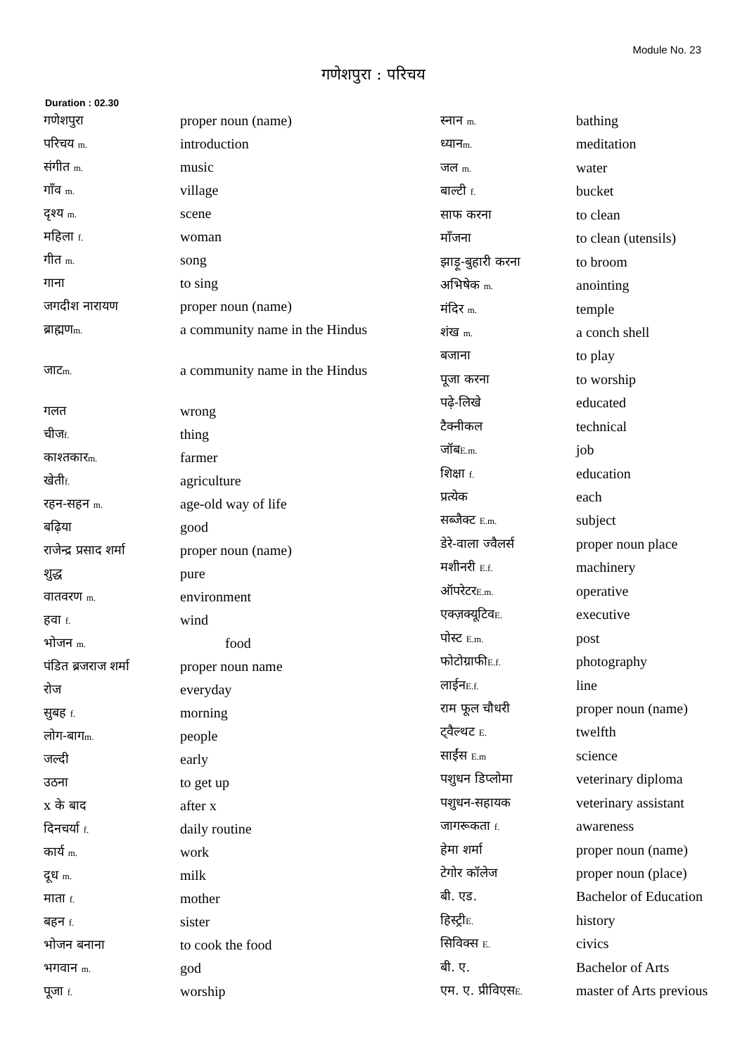Module No. 23
गणेशपुरा : परिचय
Duration : 02.30
| गणेशपुरा | proper noun (name) |
| परिचय m. | introduction |
| संगीत m. | music |
| गाँव m. | village |
| दृश्य m. | scene |
| महिला f. | woman |
| गीत m. | song |
| गाना | to sing |
| जगदीश नारायण | proper noun (name) |
| ब्राह्मण m. | a community name in the Hindus |
| जाट m. | a community name in the Hindus |
| गलत | wrong |
| चीज f. | thing |
| काश्तकार m. | farmer |
| खेती f. | agriculture |
| रहन-सहन m. | age-old way of life |
| बढ़िया | good |
| राजेन्द्र प्रसाद शर्मा | proper noun (name) |
| शुद्ध | pure |
| वातवरण m. | environment |
| हवा f. | wind |
| भोजन m. | food |
| पंडित ब्रजराज शर्मा | proper noun name |
| रोज | everyday |
| सुबह f. | morning |
| लोग-बाग m. | people |
| जल्दी | early |
| उठना | to get up |
| x के बाद | after x |
| दिनचर्या f. | daily routine |
| कार्य m. | work |
| दूध m. | milk |
| माता f. | mother |
| बहन f. | sister |
| भोजन बनाना | to cook the food |
| भगवान m. | god |
| पूजा f. | worship |
| स्नान m. | bathing |
| ध्यान m. | meditation |
| जल m. | water |
| बाल्टी f. | bucket |
| साफ करना | to clean |
| माँजना | to clean (utensils) |
| झाड़ू-बुहारी करना | to broom |
| अभिषेक m. | anointing |
| मंदिर m. | temple |
| शंख m. | a conch shell |
| बजाना | to play |
| पूजा करना | to worship |
| पढ़े-लिखे | educated |
| टैक्नीकल | technical |
| जॉब E.m. | job |
| शिक्षा f. | education |
| प्रत्येक | each |
| सब्जैक्ट E.m. | subject |
| डेरे-वाला ज्वैलर्स | proper noun place |
| मशीनरी E.f. | machinery |
| ऑपरेटर E.m. | operative |
| एक्ज़क्यूटिव E. | executive |
| पोस्ट E.m. | post |
| फोटोग्राफी E.f. | photography |
| लाईन E.f. | line |
| राम फूल चौधरी | proper noun (name) |
| ट्वैल्थट E. | twelfth |
| साईंस E.m | science |
| पशुधन डिप्लोमा | veterinary diploma |
| पशुधन-सहायक | veterinary assistant |
| जागरूकता f. | awareness |
| हेमा शर्मा | proper noun (name) |
| टेगोर कॉलेज | proper noun (place) |
| बी. एड. | Bachelor of Education |
| हिस्ट्री E. | history |
| सिविक्स E. | civics |
| बी. ए. | Bachelor of Arts |
| एम. ए. प्रीविएस E. | master of Arts previous |